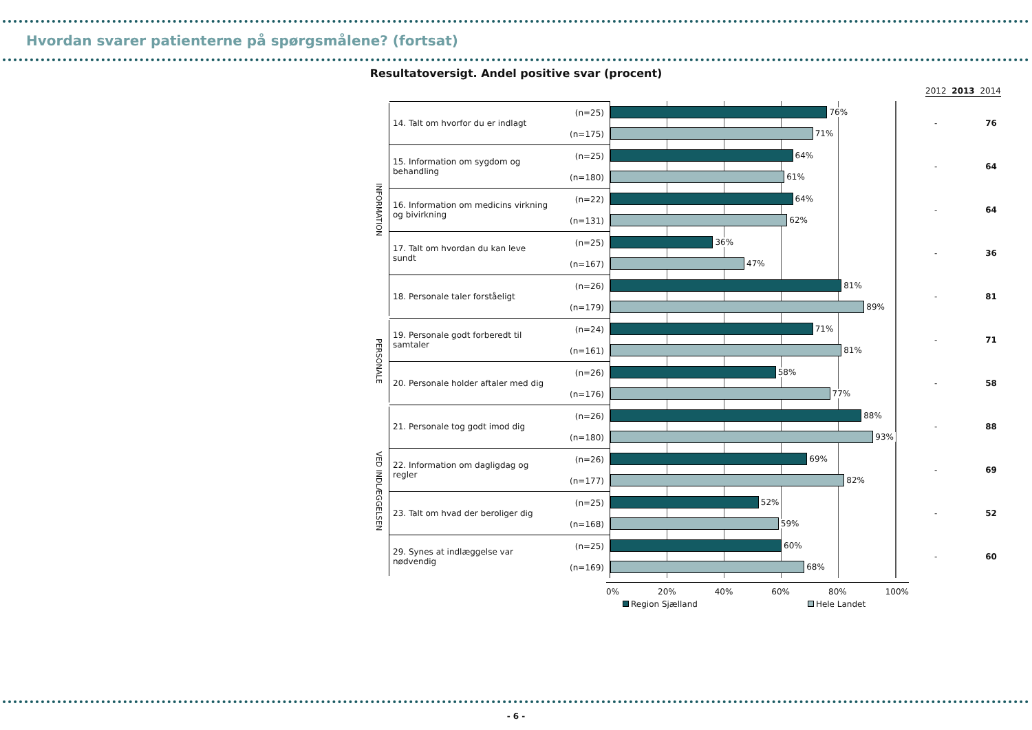Hvordan svarer patienterne på spørgsmålene? (fortsat)
Resultatoversigt. Andel positive svar (procent)
2012 2013 2014
INFORMATION
14. Talt om hvorfor du er indlagt
(n=25)
(n=175)
76%
71%
- 76
15. Information om sygdom og behandling
(n=25)
(n=180)
64%
61%
- 64
16. Information om medicins virkning og bivirkning
(n=22)
(n=131)
64%
62%
- 64
17. Talt om hvordan du kan leve sundt
(n=25)
(n=167)
36%
47%
- 36
18. Personale taler forståeligt
(n=26)
(n=179)
81%
89%
- 81
PERSONALE
19. Personale godt forberedt til samtaler
(n=24)
(n=161)
71%
81%
- 71
20. Personale holder aftaler med dig
(n=26)
(n=176)
58%
77%
- 58
VED INDLÆGGELSEN
21. Personale tog godt imod dig
(n=26)
(n=180)
88%
93%
- 88
22. Information om dagligdag og regler
(n=26)
(n=177)
69%
82%
- 69
23. Talt om hvad der beroliger dig
(n=25)
(n=168)
52%
59%
- 52
29. Synes at indlæggelse var nødvendig
(n=25)
(n=169)
60%
68%
- 60
0% 20% 40% 60% 80% 100%
Region Sjælland Hele Landet
- 6 -